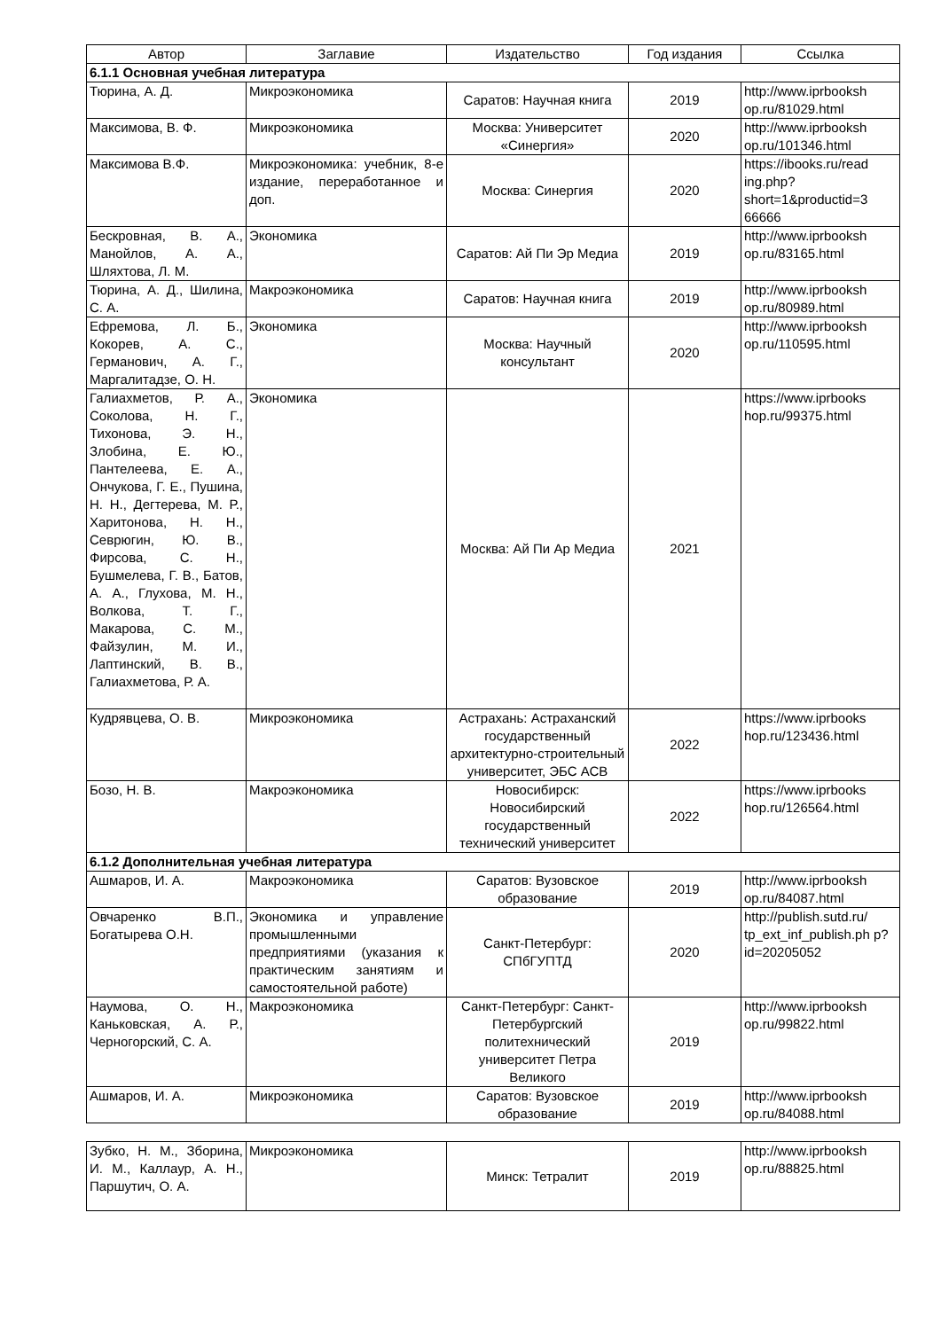| Автор | Заглавие | Издательство | Год издания | Ссылка |
| --- | --- | --- | --- | --- |
| 6.1.1 Основная учебная литература | | | | |
| Тюрина, А. Д. | Микроэкономика | Саратов: Научная книга | 2019 | http://www.iprbooksh op.ru/81029.html |
| Максимова, В. Ф. | Микроэкономика | Москва: Университет «Синергия» | 2020 | http://www.iprbooksh op.ru/101346.html |
| Максимова В.Ф. | Микроэкономика: учебник, 8-е издание, переработанное и доп. | Москва: Синергия | 2020 | https://ibooks.ru/read ing.php? short=1&productid=3 66666 |
| Бескровная, В. А., Манойлов, А. А., Шляхтова, Л. М. | Экономика | Саратов: Ай Пи Эр Медиа | 2019 | http://www.iprbooksh op.ru/83165.html |
| Тюрина, А. Д., Шилина, С. А. | Макроэкономика | Саратов: Научная книга | 2019 | http://www.iprbooksh op.ru/80989.html |
| Ефремова, Л. Б., Кокорев, А. С., Германович, А. Г., Маргалитадзе, О. Н. | Экономика | Москва: Научный консультант | 2020 | http://www.iprbooksh op.ru/110595.html |
| Галиахметов, Р. А., Соколова, Н. Г., Тихонова, Э. Н., Злобина, Е. Ю., Пантелеева, Е. А., Ончукова, Г. Е., Пушина, Н. Н., Дегтерева, М. Р., Харитонова, Н. Н., Севрюгин, Ю. В., Фирсова, С. Н., Бушмелева, Г. В., Батов, А. А., Глухова, М. Н., Волкова, Т. Г., Макарова, С. М., Файзулин, М. И., Лаптинский, В. В., Галиахметова, Р. А. | Экономика | Москва: Ай Пи Ар Медиа | 2021 | https://www.iprbooks hop.ru/99375.html |
| Кудрявцева, О. В. | Микроэкономика | Астрахань: Астраханский государственный архитектурно-строительный университет, ЭБС АСВ | 2022 | https://www.iprbooks hop.ru/123436.html |
| Бозо, Н. В. | Макроэкономика | Новосибирск: Новосибирский государственный технический университет | 2022 | https://www.iprbooks hop.ru/126564.html |
| 6.1.2 Дополнительная учебная литература | | | | |
| Ашмаров, И. А. | Макроэкономика | Саратов: Вузовское образование | 2019 | http://www.iprbooksh op.ru/84087.html |
| Овчаренко В.П., Богатырева О.Н. | Экономика и управление промышленными предприятиями (указания к практическим занятиям и самостоятельной работе) | Санкт-Петербург: СПбГУПТД | 2020 | http://publish.sutd.ru/ tp_ext_inf_publish.ph p?id=20205052 |
| Наумова, О. Н., Каньковская, А. Р., Черногорский, С. А. | Макроэкономика | Санкт-Петербург: Санкт-Петербургский политехнический университет Петра Великого | 2019 | http://www.iprbooksh op.ru/99822.html |
| Ашмаров, И. А. | Микроэкономика | Саратов: Вузовское образование | 2019 | http://www.iprbooksh op.ru/84088.html |
| Зубко, Н. М., Зборина, И. М., Каллаур, А. Н., Паршутич, О. А. | Микроэкономика | Минск: Тетралит | 2019 | http://www.iprbooksh op.ru/88825.html |